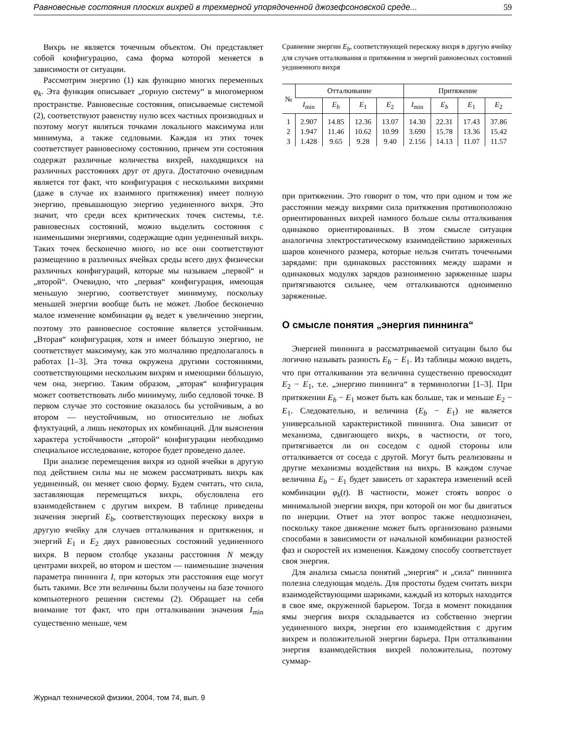Равновесные состояния плоских вихрей в трехмерной упорядоченной джозефсоновской среде... 59
Вихрь не является точечным объектом. Он представляет собой конфигурацию, сама форма которой меняется в зависимости от ситуации.
Рассмотрим энергию (1) как функцию многих переменных φ<sub>k</sub>. Эта функция описывает „горную систему“ в многомерном пространстве. Равновесные состояния, описываемые системой (2), соответствуют равенству нулю всех частных производных и поэтому могут являться точками локального максимума или минимума, а также седловыми. Каждая из этих точек соответствует равновесному состоянию, причем эти состояния содержат различные количества вихрей, находящихся на различных расстояниях друг от друга. Достаточно очевидным является тот факт, что конфигурация с несколькими вихрями (даже в случае их взаимного притяжения) имеет полную энергию, превышающую энергию уединенного вихря. Это значит, что среди всех критических точек системы, т.е. равновесных состояний, можно выделить состояния с наименьшими энергиями, содержащие один уединенный вихрь. Таких точек бесконечно много, но все они соответствуют размещению в различных ячейках среды всего двух физически различных конфигураций, которые мы называем „первой“ и „второй“. Очевидно, что „первая“ конфигурация, имеющая меньшую энергию, соответствует минимуму, поскольку меньшей энергии вообще быть не может. Любое бесконечно малое изменение комбинации φ<sub>k</sub> ведет к увеличению энергии, поэтому это равновесное состояние является устойчивым. „Вторая“ конфигурация, хотя и имеет бóльшую энергию, не соответствует максимуму, как это молчаливо предполагалось в работах [1–3]. Эта точка окружена другими состояниями, соответствующими нескольким вихрям и имеющими бóльшую, чем она, энергию. Таким образом, „вторая“ конфигурация может соответствовать либо минимуму, либо седловой точке. В первом случае это состояние оказалось бы устойчивым, а во втором — неустойчивым, но относительно не любых флуктуаций, а лишь некоторых их комбинаций. Для выяснения характера устойчивости „второй“ конфигурации необходимо специальное исследование, которое будет проведено далее.
При анализе перемещения вихря из одной ячейки в другую под действием силы мы не можем рассматривать вихрь как уединенный, он меняет свою форму. Будем считать, что сила, заставляющая перемещаться вихрь, обусловлена его взаимодействием с другим вихрем. В таблице приведены значения энергий E<sub>b</sub>, соответствующих перескоку вихря в другую ячейку для случаев отталкивания и притяжения, и энергий E<sub>1</sub> и E<sub>2</sub> двух равновесных состояний уединенного вихря. В первом столбце указаны расстояния N между центрами вихрей, во втором и шестом — наименьшие значения параметра пиннинга I, при которых эти расстояния еще могут быть такими. Все эти величины были получены на базе точного компьютерного решения системы (2). Обращает на себя внимание тот факт, что при отталкивании значения I<sub>min</sub> существенно меньше, чем
Сравнение энергии E<sub>b</sub>, соответствующей перескоку вихря в другую ячейку для случаев отталкивания и притяжения и энергий равновесных состояний уединенного вихря
| № | Отталкивание | | | | Притяжение | | | |
| --- | --- | --- | --- | --- | --- | --- | --- | --- |
| | I<sub>min</sub> | E<sub>b</sub> | E<sub>1</sub> | E<sub>2</sub> | I<sub>min</sub> | E<sub>b</sub> | E<sub>1</sub> | E<sub>2</sub> |
| 1 | 2.907 | 14.85 | 12.36 | 13.07 | 14.30 | 22.31 | 17.43 | 37.86 |
| 2 | 1.947 | 11.46 | 10.62 | 10.99 | 3.690 | 15.78 | 13.36 | 15.42 |
| 3 | 1.428 | 9.65 | 9.28 | 9.40 | 2.156 | 14.13 | 11.07 | 11.57 |
при притяжении. Это говорит о том, что при одном и том же расстоянии между вихрями сила притяжения противоположно ориентированных вихрей намного больше силы отталкивания одинаково ориентированных. В этом смысле ситуация аналогична электростатическому взаимодействию заряженных шаров конечного размера, которые нельзя считать точечными зарядами: при одинаковых расстояниях между шарами и одинаковых модулях зарядов разноименно заряженные шары притягиваются сильнее, чем отталкиваются одноименно заряженные.
О смысле понятия „энергия пиннинга“
Энергией пиннинга в рассматриваемой ситуации было бы логично называть разность E<sub>b</sub> − E<sub>1</sub>. Из таблицы можно видеть, что при отталкивании эта величина существенно превосходит E<sub>2</sub> − E<sub>1</sub>, т.е. „энергию пиннинга“ в терминологии [1–3]. При притяжении E<sub>b</sub> − E<sub>1</sub> может быть как больше, так и меньше E<sub>2</sub> − E<sub>1</sub>. Следовательно, и величина (E<sub>b</sub> − E<sub>1</sub>) не является универсальной характеристикой пиннинга. Она зависит от механизма, сдвигающего вихрь, в частности, от того, притягивается ли он соседом с одной стороны или отталкивается от соседа с другой. Могут быть реализованы и другие механизмы воздействия на вихрь. В каждом случае величина E<sub>b</sub> − E<sub>1</sub> будет зависеть от характера изменений всей комбинации φ<sub>k</sub>(t). В частности, может стоять вопрос о минимальной энергии вихря, при которой он мог бы двигаться по инерции. Ответ на этот вопрос также неоднозначен, поскольку такое движение может быть организовано разными способами в зависимости от начальной комбинации разностей фаз и скоростей их изменения. Каждому способу соответствует своя энергия.
Для анализа смысла понятий „энергия“ и „сила“ пиннинга полезна следующая модель. Для простоты будем считать вихри взаимодействующими шариками, каждый из которых находится в свое яме, окруженной барьером. Тогда в момент покидания ямы энергия вихря складывается из собственно энергии уединенного вихря, энергии его взаимодействия с другим вихрем и положительной энергии барьера. При отталкивании энергия взаимодействия вихрей положительна, поэтому суммар-
Журнал технической физики, 2004, том 74, вып. 9